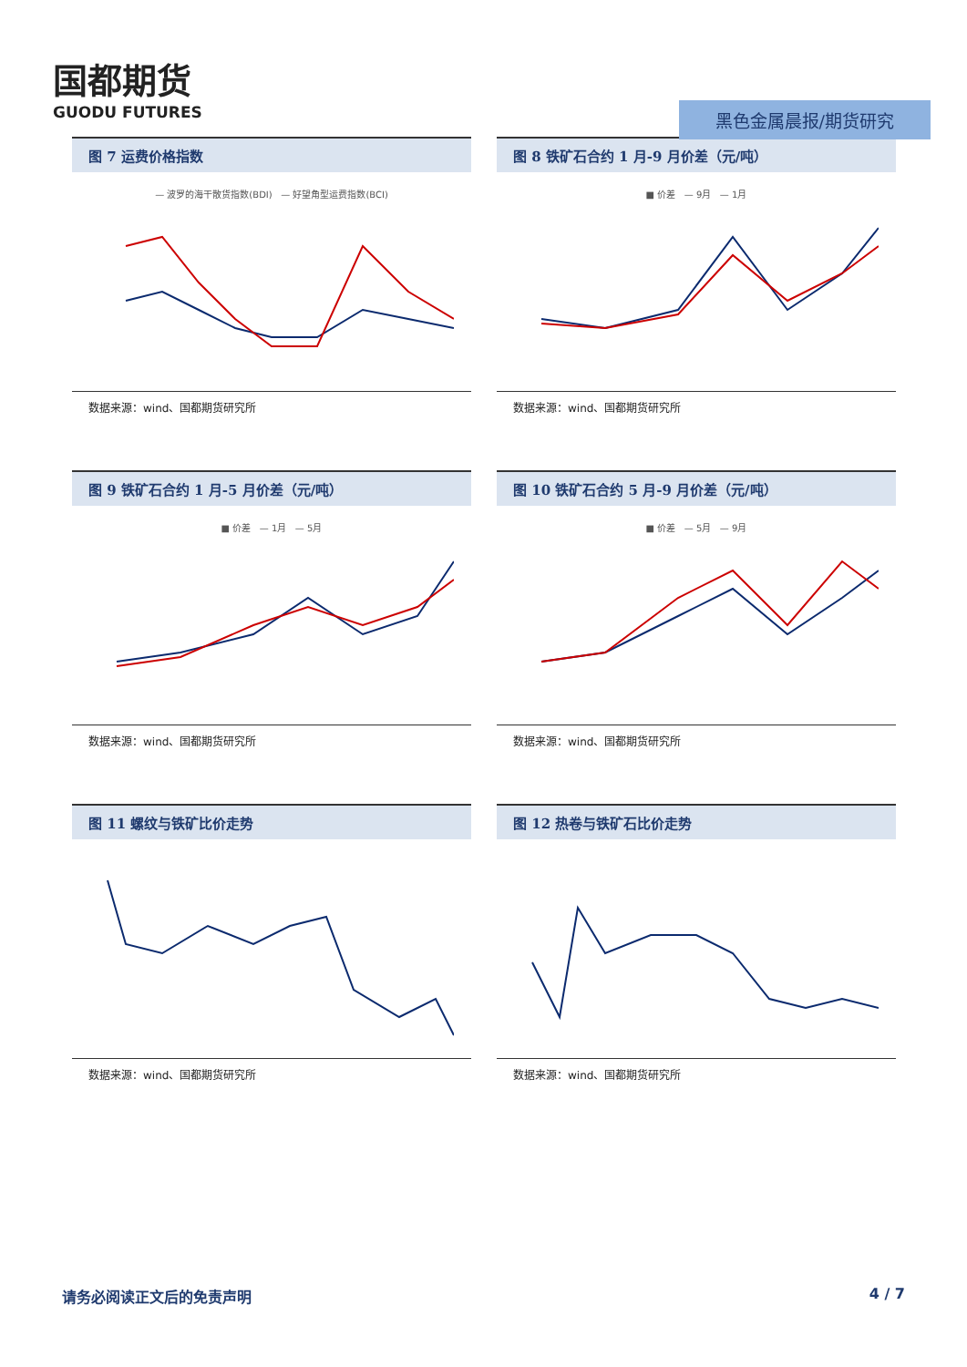国都期货
GUODU FUTURES
黑色金属晨报/期货研究
图 7 运费价格指数
— 波罗的海干散货指数(BDI) — 好望角型运费指数(BCI)
数据来源：wind、国都期货研究所
图 8 铁矿石合约 1 月-9 月价差（元/吨）
■ 价差 — 9月 — 1月
数据来源：wind、国都期货研究所
图 9 铁矿石合约 1 月-5 月价差（元/吨）
■ 价差 — 1月 — 5月
数据来源：wind、国都期货研究所
图 10 铁矿石合约 5 月-9 月价差（元/吨）
■ 价差 — 5月 — 9月
数据来源：wind、国都期货研究所
图 11 螺纹与铁矿比价走势
数据来源：wind、国都期货研究所
图 12 热卷与铁矿石比价走势
数据来源：wind、国都期货研究所
请务必阅读正文后的免责声明 4 / 7